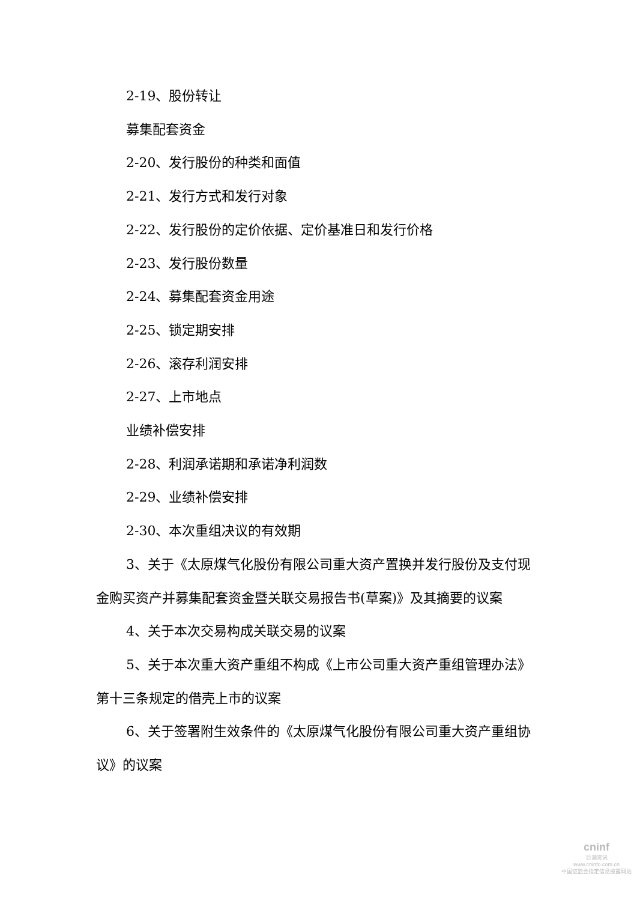2-19、股份转让
募集配套资金
2-20、发行股份的种类和面值
2-21、发行方式和发行对象
2-22、发行股份的定价依据、定价基准日和发行价格
2-23、发行股份数量
2-24、募集配套资金用途
2-25、锁定期安排
2-26、滚存利润安排
2-27、上市地点
业绩补偿安排
2-28、利润承诺期和承诺净利润数
2-29、业绩补偿安排
2-30、本次重组决议的有效期
3、关于《太原煤气化股份有限公司重大资产置换并发行股份及支付现金购买资产并募集配套资金暨关联交易报告书(草案)》及其摘要的议案
4、关于本次交易构成关联交易的议案
5、关于本次重大资产重组不构成《上市公司重大资产重组管理办法》第十三条规定的借壳上市的议案
6、关于签署附生效条件的《太原煤气化股份有限公司重大资产重组协议》的议案
cninf
巨潮资讯
www.cninfo.com.cn
中国证监会指定信息披露网站